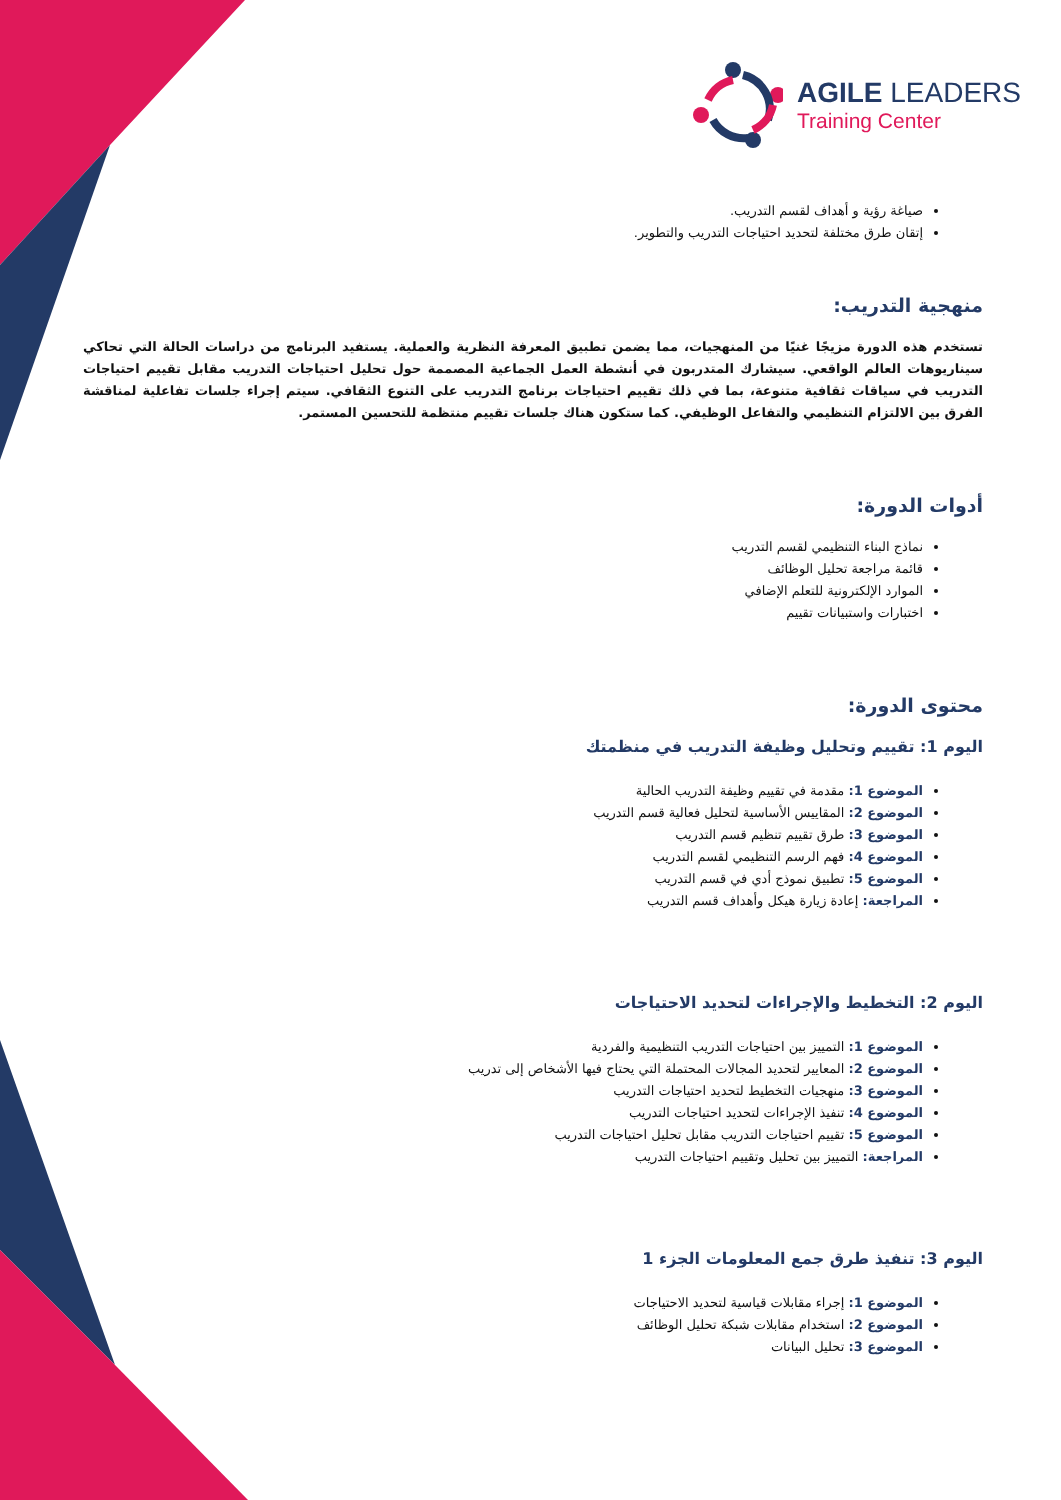AGILE LEADERS
Training Center
صياغة رؤية و أهداف لقسم التدريب.
إتقان طرق مختلفة لتحديد احتياجات التدريب والتطوير.
منهجية التدريب:
تستخدم هذه الدورة مزيجًا غنيًا من المنهجيات، مما يضمن تطبيق المعرفة النظرية والعملية. يستفيد البرنامج من دراسات الحالة التي تحاكي سيناريوهات العالم الواقعي. سيشارك المتدربون في أنشطة العمل الجماعية المصممة حول تحليل احتياجات التدريب مقابل تقييم احتياجات التدريب في سياقات ثقافية متنوعة، بما في ذلك تقييم احتياجات برنامج التدريب على التنوع الثقافي. سيتم إجراء جلسات تفاعلية لمناقشة الفرق بين الالتزام التنظيمي والتفاعل الوظيفي. كما ستكون هناك جلسات تقييم منتظمة للتحسين المستمر.
أدوات الدورة:
نماذج البناء التنظيمي لقسم التدريب
قائمة مراجعة تحليل الوظائف
الموارد الإلكترونية للتعلم الإضافي
اختبارات واستبيانات تقييم
محتوى الدورة:
اليوم 1: تقييم وتحليل وظيفة التدريب في منظمتك
الموضوع 1: مقدمة في تقييم وظيفة التدريب الحالية
الموضوع 2: المقاييس الأساسية لتحليل فعالية قسم التدريب
الموضوع 3: طرق تقييم تنظيم قسم التدريب
الموضوع 4: فهم الرسم التنظيمي لقسم التدريب
الموضوع 5: تطبيق نموذج أدي في قسم التدريب
المراجعة: إعادة زيارة هيكل وأهداف قسم التدريب
اليوم 2: التخطيط والإجراءات لتحديد الاحتياجات
الموضوع 1: التمييز بين احتياجات التدريب التنظيمية والفردية
الموضوع 2: المعايير لتحديد المجالات المحتملة التي يحتاج فيها الأشخاص إلى تدريب
الموضوع 3: منهجيات التخطيط لتحديد احتياجات التدريب
الموضوع 4: تنفيذ الإجراءات لتحديد احتياجات التدريب
الموضوع 5: تقييم احتياجات التدريب مقابل تحليل احتياجات التدريب
المراجعة: التمييز بين تحليل وتقييم احتياجات التدريب
اليوم 3: تنفيذ طرق جمع المعلومات الجزء 1
الموضوع 1: إجراء مقابلات قياسية لتحديد الاحتياجات
الموضوع 2: استخدام مقابلات شبكة تحليل الوظائف
الموضوع 3: تحليل البيانات